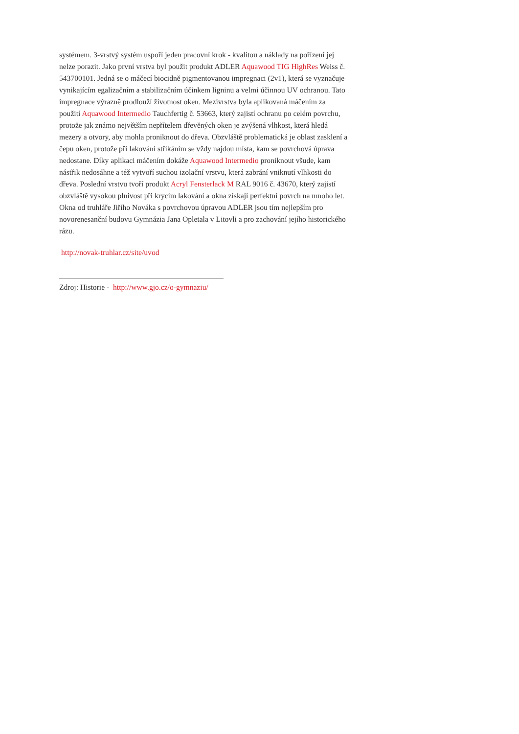systémem. 3-vrstvý systém uspoří jeden pracovní krok - kvalitou a náklady na pořízení jej nelze porazit. Jako první vrstva byl použit produkt ADLER Aquawood TIG HighRes Weiss č. 543700101. Jedná se o máčecí biocidně pigmentovanou impregnaci (2v1), která se vyznačuje vynikajícím egalizačním a stabilizačním účinkem ligninu a velmi účinnou UV ochranou. Tato impregnace výrazně prodlouží životnost oken. Mezivrstva byla aplikovaná máčením za použití Aquawood Intermedio Tauchfertig č. 53663, který zajistí ochranu po celém povrchu, protože jak známo největším nepřítelem dřevěných oken je zvýšená vlhkost, která hledá mezery a otvory, aby mohla proniknout do dřeva. Obzvláště problematická je oblast zasklení a čepu oken, protože při lakování stříkáním se vždy najdou místa, kam se povrchová úprava nedostane. Díky aplikaci máčením dokáže Aquawood Intermedio proniknout všude, kam nástřik nedosáhne a též vytvoří suchou izolační vrstvu, která zabrání vniknutí vlhkosti do dřeva. Poslední vrstvu tvoří produkt Acryl Fensterlack M RAL 9016 č. 43670, který zajistí obzvláště vysokou plnivost při krycím lakování a okna získají perfektní povrch na mnoho let. Okna od truhláře Jiřího Nováka s povrchovou úpravou ADLER jsou tím nejlepším pro novorenesanční budovu Gymnázia Jana Opletala v Litovli a pro zachování jejího historického rázu.
http://novak-truhlar.cz/site/uvod
Zdroj: Historie - http://www.gjo.cz/o-gymnaziu/